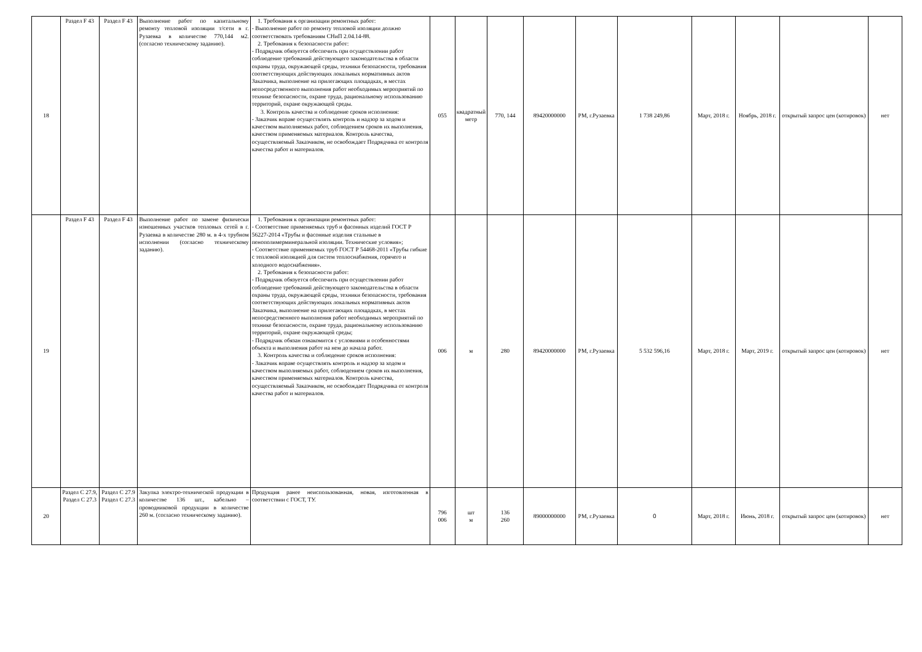| 18 | Раздел F 43 | Раздел F 43 | Выполнение работ по капитальному ремонту тепловой изоляции т/сети в г. Рузаевка в количестве 770,144 м2. (согласно техническому заданию). | 1. Требования к организации ремонтных работ: - Выполнение работ по ремонту тепловой изоляции должно соответствовать требованиям СНиП 2.04.14-88. 2. Требования к безопасности работ: - Подрядчик обязуется обеспечить при осуществлении работ соблюдение требований действующего законодательства в области охраны труда, окружающей среды, техники безопасности, требования соответствующих действующих локальных нормативных актов Заказчика, выполнение на прилегающих площадках, в местах непосредственного выполнения работ необходимых мероприятий по технике безопасности, охране труда, рациональному использованию территорий, охране окружающей среды. 3. Контроль качества и соблюдение сроков исполнения: - Заказчик вправе осуществлять контроль и надзор за ходом и качеством выполняемых работ, соблюдением сроков их выполнения, качеством применяемых материалов. Контроль качества, осуществляемый Заказчиком, не освобождает Подрядчика от контроля качества работ и материалов. | 055 | квадратный метр | 770, 144 | 89420000000 | РМ, г.Рузаевка | 1 738 249,86 | Март, 2018 г. | Ноябрь, 2018 г. | открытый запрос цен (котировок) | нет |
| 19 | Раздел F 43 | Раздел F 43 | Выполнение работ по замене физически изношенных участков тепловых сетей в г. Рузаевка в количестве 280 м. в 4-х трубном исполнении (согласно техническому заданию). | 1. Требования к организации ремонтных работ: - Соответствие применяемых труб и фасонных изделий ГОСТ Р 56227-2014 «Трубы и фасонные изделия стальные в пенополимерминеральной изоляции. Технические условия»; - Соответствие применяемых труб ГОСТ Р 54468-2011 «Трубы гибкие с тепловой изоляцией для систем теплоснабжения, горячего и холодного водоснабжения». 2. Требования к безопасности работ: - Подрядчик обязуется обеспечить при осуществлении работ соблюдение требований действующего законодательства в области охраны труда, окружающей среды, техники безопасности, требования соответствующих действующих локальных нормативных актов Заказчика, выполнение на прилегающих площадках, в местах непосредственного выполнения работ необходимых мероприятий по технике безопасности, охране труда, рациональному использованию территорий, охране окружающей среды; - Подрядчик обязан ознакомится с условиями и особенностями объекта и выполнения работ на нем до начала работ. 3. Контроль качества и соблюдение сроков исполнения: - Заказчик вправе осуществлять контроль и надзор за ходом и качеством выполняемых работ, соблюдением сроков их выполнения, качеством применяемых материалов. Контроль качества, осуществляемый Заказчиком, не освобождает Подрядчика от контроля качества работ и материалов. | 006 | м | 280 | 89420000000 | РМ, г.Рузаевка | 5 532 596,16 | Март, 2018 г. | Март, 2019 г. | открытый запрос цен (котировок) | нет |
| 20 | Раздел С 27.9, Раздел С 27.3 | Раздел С 27.9 Раздел С 27.3 | Закупка электро-технической продукции в количестве 136 шт., кабельно – проводниковой продукции в количестве 260 м. (согласно техническому заданию). | Продукция ранее неиспользованная, новая, изготовленная в соответствии с ГОСТ, ТУ. | 796 006 | шт м | 136 260 | 89000000000 | РМ, г.Рузаевка | 0 | Март, 2018 г. | Июнь, 2018 г. | открытый запрос цен (котировок) | нет |